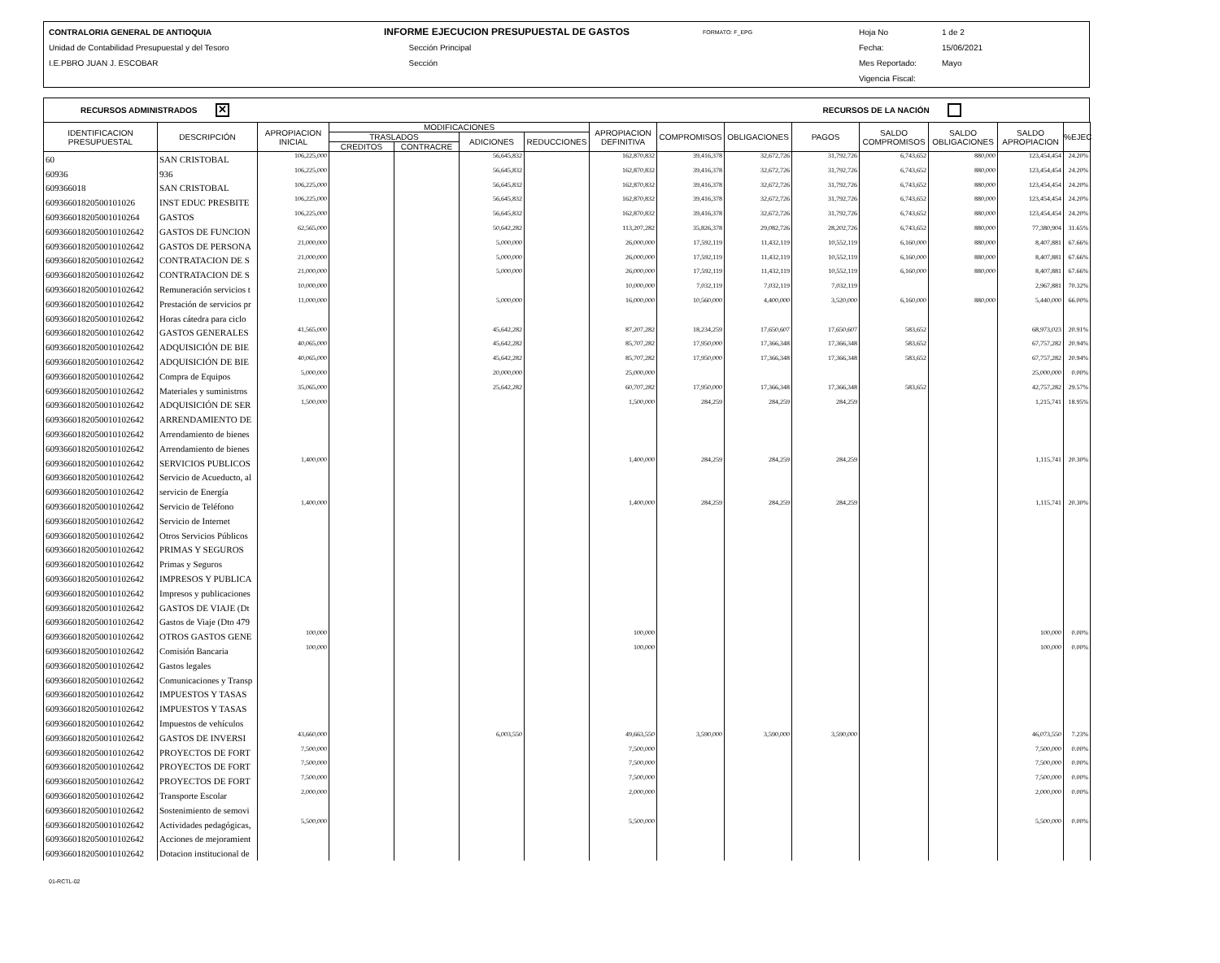CONTRALORIA GENERAL DE ANTIOQUIA
Unidad de Contabilidad Presupuestal y del Tesoro
I.E.PBRO JUAN J. ESCOBAR
INFORME EJECUCION PRESUPUESTAL DE GASTOS
Sección Principal
Sección
FORMATO: F_EPG
Hoja No
Fecha:
Mes Reportado:
Vigencia Fiscal:
1 de 2
15/06/2021
Mayo
RECURSOS ADMINISTRADOS ✕ RECURSOS DE LA NACIÓN
| IDENTIFICACION PRESUPUESTAL | DESCRIPCIÓN | APROPIACION INICIAL | MODIFICACIONES | | | | APROPIACION DEFINITIVA | COMPROMISOS | OBLIGACIONES | PAGOS | SALDO COMPROMISOS | SALDO OBLIGACIONES | SALDO APROPIACION | %EJEC |
| --- | --- | --- | --- | --- | --- | --- | --- | --- | --- | --- | --- | --- | --- | --- |
| | | | TRASLADOS | | ADICIONES | REDUCCIONES | | | | | | | | |
| | | | CREDITOS | CONTRACRE | | | | | | | | | | |
| 60 | SAN CRISTOBAL | 106,225,000 | | | 56,645,832 | | 162,870,832 | 39,416,378 | 32,672,726 | 31,792,726 | 6,743,652 | 880,000 | 123,454,454 | 24.20% |
| 60936 | 936 | 106,225,000 | | | 56,645,832 | | 162,870,832 | 39,416,378 | 32,672,726 | 31,792,726 | 6,743,652 | 880,000 | 123,454,454 | 24.20% |
| 609366018 | SAN CRISTOBAL | 106,225,000 | | | 56,645,832 | | 162,870,832 | 39,416,378 | 32,672,726 | 31,792,726 | 6,743,652 | 880,000 | 123,454,454 | 24.20% |
| 60936601820500101026 | INST EDUC PRESBITE | 106,225,000 | | | 56,645,832 | | 162,870,832 | 39,416,378 | 32,672,726 | 31,792,726 | 6,743,652 | 880,000 | 123,454,454 | 24.20% |
| 609366018205001010264 | GASTOS | 106,225,000 | | | 56,645,832 | | 162,870,832 | 39,416,378 | 32,672,726 | 31,792,726 | 6,743,652 | 880,000 | 123,454,454 | 24.20% |
| 6093660182050010102642 | GASTOS DE FUNCION | 62,565,000 | | | 50,642,282 | | 113,207,282 | 35,826,378 | 29,082,726 | 28,202,726 | 6,743,652 | 880,000 | 77,380,904 | 31.65% |
| 6093660182050010102642 | GASTOS DE PERSONA | 21,000,000 | | | 5,000,000 | | 26,000,000 | 17,592,119 | 11,432,119 | 10,552,119 | 6,160,000 | 880,000 | 8,407,881 | 67.66% |
| 6093660182050010102642 | CONTRATACION DE S | 21,000,000 | | | 5,000,000 | | 26,000,000 | 17,592,119 | 11,432,119 | 10,552,119 | 6,160,000 | 880,000 | 8,407,881 | 67.66% |
| 6093660182050010102642 | CONTRATACION DE S | 21,000,000 | | | 5,000,000 | | 26,000,000 | 17,592,119 | 11,432,119 | 10,552,119 | 6,160,000 | 880,000 | 8,407,881 | 67.66% |
| 6093660182050010102642 | Remuneración servicios t | 10,000,000 | | | | | 10,000,000 | 7,032,119 | 7,032,119 | 7,032,119 | | | 2,967,881 | 70.32% |
| 6093660182050010102642 | Prestación de servicios pr | 11,000,000 | | | 5,000,000 | | 16,000,000 | 10,560,000 | 4,400,000 | 3,520,000 | 6,160,000 | 880,000 | 5,440,000 | 66.00% |
| 6093660182050010102642 | Horas cátedra para ciclo | | | | | | | | | | | | | |
| 6093660182050010102642 | GASTOS GENERALES | 41,565,000 | | | 45,642,282 | | 87,207,282 | 18,234,259 | 17,650,607 | 17,650,607 | 583,652 | | 68,973,023 | 20.91% |
| 6093660182050010102642 | ADQUISICIÓN DE BIE | 40,065,000 | | | 45,642,282 | | 85,707,282 | 17,950,000 | 17,366,348 | 17,366,348 | 583,652 | | 67,757,282 | 20.94% |
| 6093660182050010102642 | ADQUISICIÓN DE BIE | 40,065,000 | | | 45,642,282 | | 85,707,282 | 17,950,000 | 17,366,348 | 17,366,348 | 583,652 | | 67,757,282 | 20.94% |
| 6093660182050010102642 | Compra de Equipos | 5,000,000 | | | 20,000,000 | | 25,000,000 | | | | | | 25,000,000 | 0.00% |
| 6093660182050010102642 | Materiales y suministros | 35,065,000 | | | 25,642,282 | | 60,707,282 | 17,950,000 | 17,366,348 | 17,366,348 | 583,652 | | 42,757,282 | 29.57% |
| 6093660182050010102642 | ADQUISICIÓN DE SER | 1,500,000 | | | | | 1,500,000 | 284,259 | 284,259 | 284,259 | | | 1,215,741 | 18.95% |
| 6093660182050010102642 | ARRENDAMIENTO DE | | | | | | | | | | | | | |
| 6093660182050010102642 | Arrendamiento de bienes | | | | | | | | | | | | | |
| 6093660182050010102642 | Arrendamiento de bienes | | | | | | | | | | | | | |
| 6093660182050010102642 | SERVICIOS PUBLICOS | 1,400,000 | | | | | 1,400,000 | 284,259 | 284,259 | 284,259 | | | 1,115,741 | 20.30% |
| 6093660182050010102642 | Servicio de Acueducto, al | | | | | | | | | | | | | |
| 6093660182050010102642 | servicio de Energía | | | | | | | | | | | | | |
| 6093660182050010102642 | Servicio de Teléfono | 1,400,000 | | | | | 1,400,000 | 284,259 | 284,259 | 284,259 | | | 1,115,741 | 20.30% |
| 6093660182050010102642 | Servicio de Internet | | | | | | | | | | | | | |
| 6093660182050010102642 | Otros Servicios Públicos | | | | | | | | | | | | | |
| 6093660182050010102642 | PRIMAS Y SEGUROS | | | | | | | | | | | | | |
| 6093660182050010102642 | Primas y Seguros | | | | | | | | | | | | | |
| 6093660182050010102642 | IMPRESOS Y PUBLICA | | | | | | | | | | | | | |
| 6093660182050010102642 | Impresos y publicaciones | | | | | | | | | | | | | |
| 6093660182050010102642 | GASTOS DE VIAJE (Dt | | | | | | | | | | | | | |
| 6093660182050010102642 | Gastos de Viaje (Dto 479 | | | | | | | | | | | | | |
| 6093660182050010102642 | OTROS GASTOS GENE | 100,000 | | | | | 100,000 | | | | | | 100,000 | 0.00% |
| 6093660182050010102642 | Comisión Bancaria | 100,000 | | | | | 100,000 | | | | | | 100,000 | 0.00% |
| 6093660182050010102642 | Gastos legales | | | | | | | | | | | | | |
| 6093660182050010102642 | Comunicaciones y Transp | | | | | | | | | | | | | |
| 6093660182050010102642 | IMPUESTOS Y TASAS | | | | | | | | | | | | | |
| 6093660182050010102642 | IMPUESTOS Y TASAS | | | | | | | | | | | | | |
| 6093660182050010102642 | Impuestos de vehículos | | | | | | | | | | | | | |
| 6093660182050010102642 | GASTOS DE INVERSI | 43,660,000 | | | 6,003,550 | | 49,663,550 | 3,590,000 | 3,590,000 | 3,590,000 | | | 46,073,550 | 7.23% |
| 6093660182050010102642 | PROYECTOS DE FORT | 7,500,000 | | | | | 7,500,000 | | | | | | 7,500,000 | 0.00% |
| 6093660182050010102642 | PROYECTOS DE FORT | 7,500,000 | | | | | 7,500,000 | | | | | | 7,500,000 | 0.00% |
| 6093660182050010102642 | PROYECTOS DE FORT | 7,500,000 | | | | | 7,500,000 | | | | | | 7,500,000 | 0.00% |
| 6093660182050010102642 | Transporte Escolar | 2,000,000 | | | | | 2,000,000 | | | | | | 2,000,000 | 0.00% |
| 6093660182050010102642 | Sostenimiento de semovi | | | | | | | | | | | | | |
| 6093660182050010102642 | Actividades pedagógicas, | 5,500,000 | | | | | 5,500,000 | | | | | | 5,500,000 | 0.00% |
| 6093660182050010102642 | Acciones de mejoramient | | | | | | | | | | | | | |
| 6093660182050010102642 | Dotacion institucional de | | | | | | | | | | | | | |
01-RCTL-02